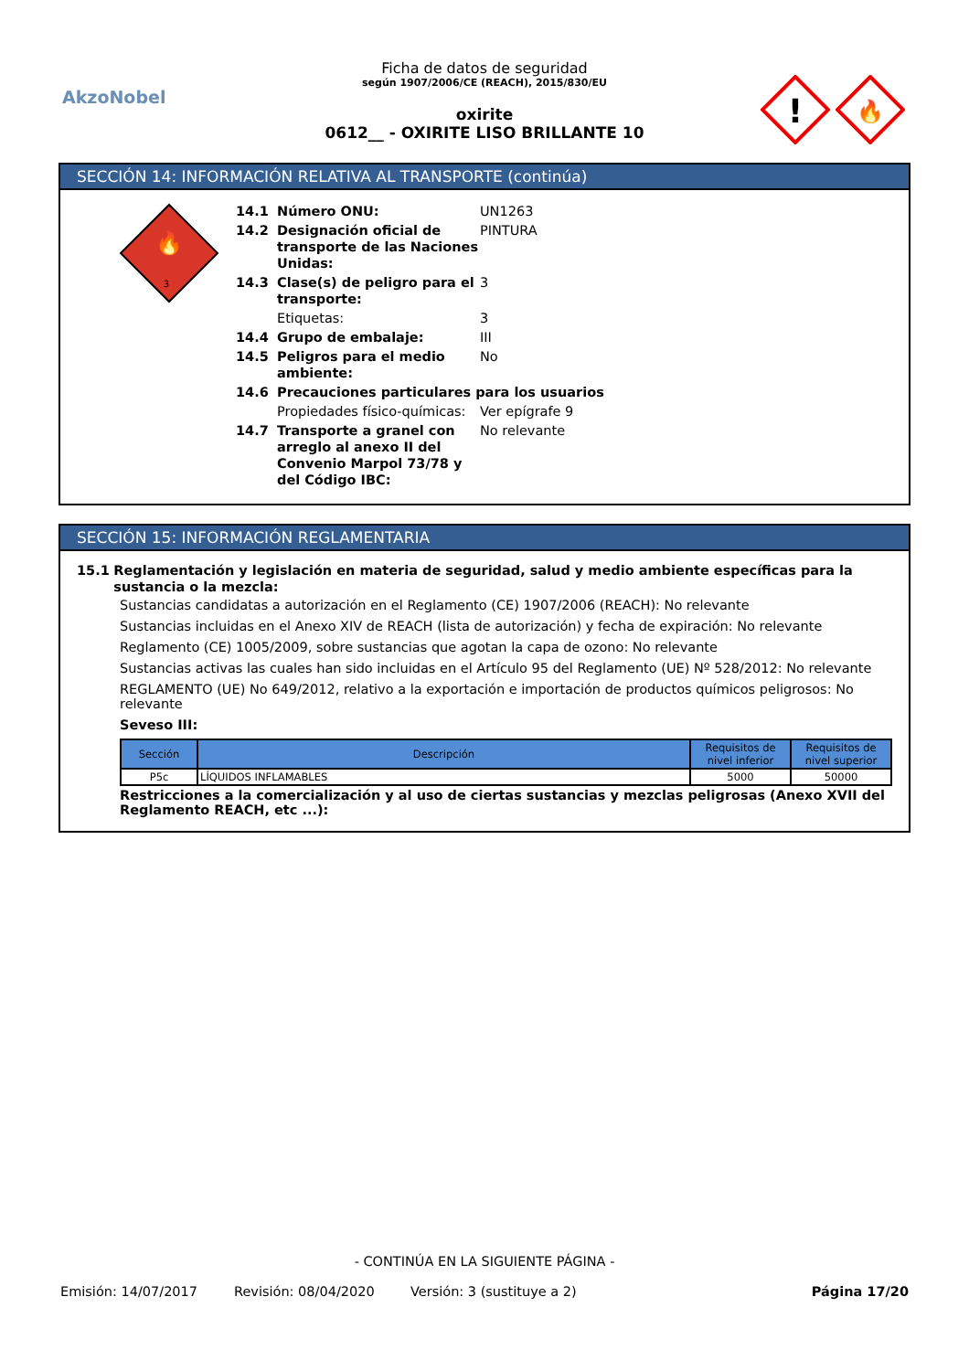AkzoNobel
Ficha de datos de seguridad
según 1907/2006/CE (REACH), 2015/830/EU
oxirite
0612__ - OXIRITE LISO BRILLANTE 10
!
🔥
SECCIÓN 14: INFORMACIÓN RELATIVA AL TRANSPORTE (continúa)
🔥
3
14.1 Número ONU: UN1263
14.2 Designación oficial de transporte de las Naciones Unidas: PINTURA
14.3 Clase(s) de peligro para el transporte: 3
Etiquetas: 3
14.4 Grupo de embalaje: III
14.5 Peligros para el medio ambiente: No
14.6 Precauciones particulares para los usuarios
Propiedades físico-químicas: Ver epígrafe 9
14.7 Transporte a granel con arreglo al anexo II del Convenio Marpol 73/78 y del Código IBC: No relevante
SECCIÓN 15: INFORMACIÓN REGLAMENTARIA
15.1 Reglamentación y legislación en materia de seguridad, salud y medio ambiente específicas para la sustancia o la mezcla:
Sustancias candidatas a autorización en el Reglamento (CE) 1907/2006 (REACH): No relevante
Sustancias incluidas en el Anexo XIV de REACH (lista de autorización) y fecha de expiración: No relevante
Reglamento (CE) 1005/2009, sobre sustancias que agotan la capa de ozono: No relevante
Sustancias activas las cuales han sido incluidas en el Artículo 95 del Reglamento (UE) Nº 528/2012: No relevante
REGLAMENTO (UE) No 649/2012, relativo a la exportación e importación de productos químicos peligrosos: No relevante
Seveso III:
| Sección | Descripción | Requisitos de nivel inferior | Requisitos de nivel superior |
| --- | --- | --- | --- |
| P5c | LÍQUIDOS INFLAMABLES | 5000 | 50000 |
Restricciones a la comercialización y al uso de ciertas sustancias y mezclas peligrosas (Anexo XVII del Reglamento REACH, etc ...):
- CONTINÚA EN LA SIGUIENTE PÁGINA -
Emisión: 14/07/2017 Revisión: 08/04/2020 Versión: 3 (sustituye a 2) Página 17/20